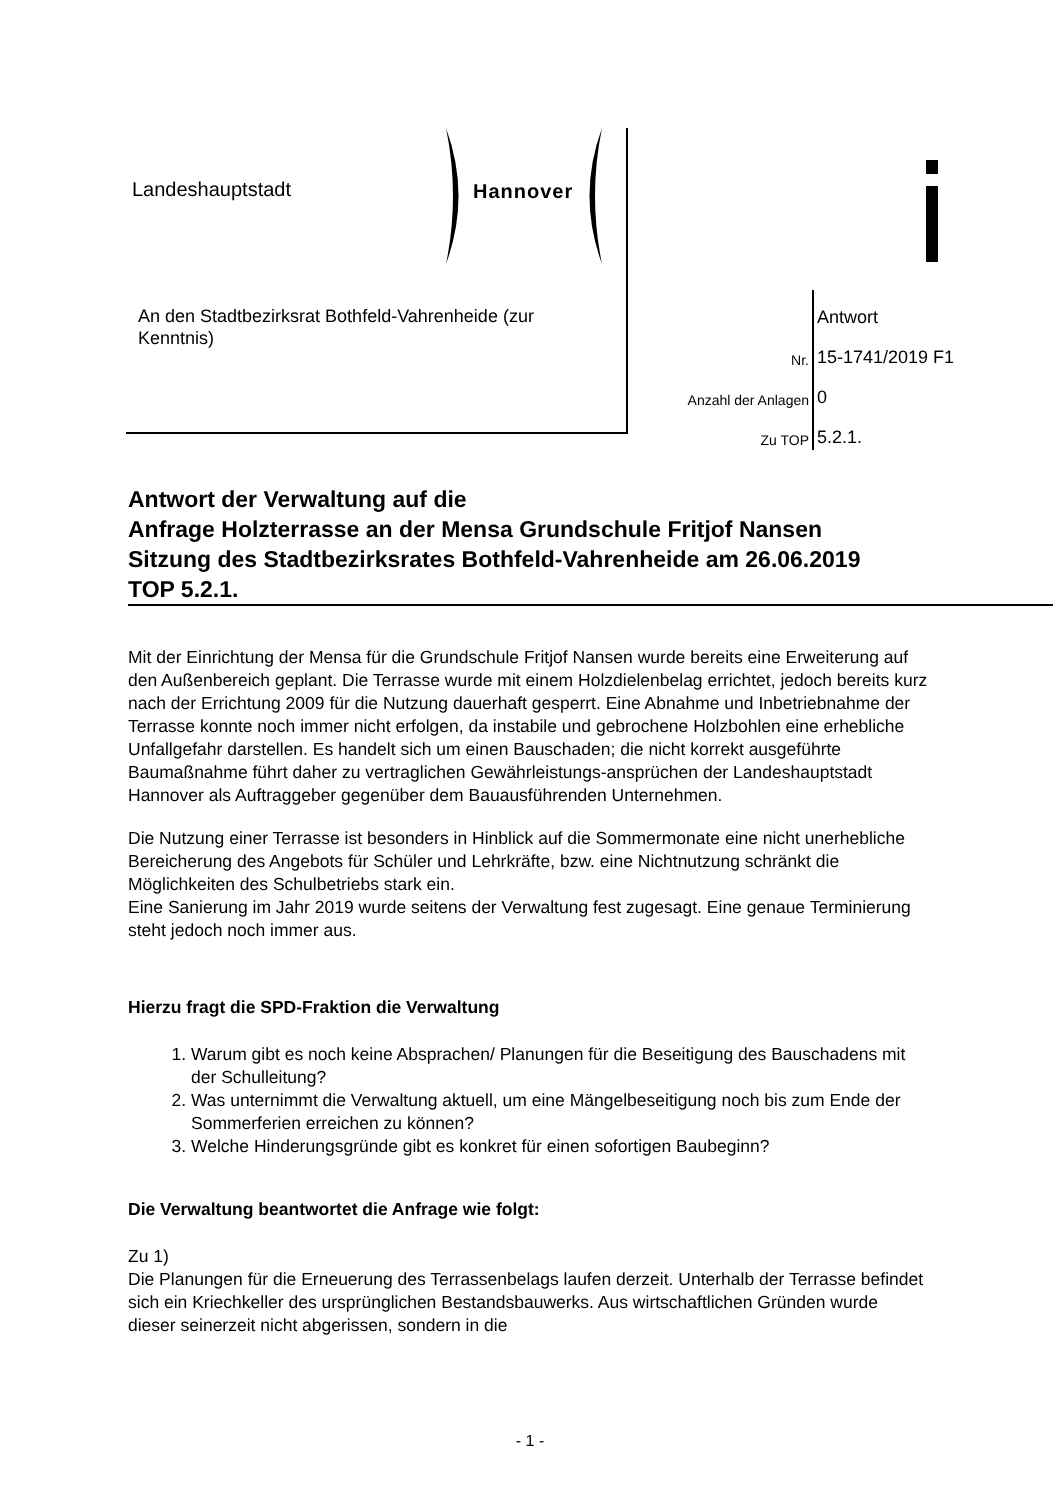Landeshauptstadt
Hannover
An den Stadtbezirksrat Bothfeld-Vahrenheide (zur Kenntnis)
| | Antwort |
| Nr. | 15-1741/2019 F1 |
| Anzahl der Anlagen | 0 |
| Zu TOP | 5.2.1. |
Antwort der Verwaltung auf die
Anfrage Holzterrasse an der Mensa Grundschule Fritjof Nansen
Sitzung des Stadtbezirksrates Bothfeld-Vahrenheide am 26.06.2019
TOP 5.2.1.
Mit der Einrichtung der Mensa für die Grundschule Fritjof Nansen wurde bereits eine Erweiterung auf den Außenbereich geplant. Die Terrasse wurde mit einem Holzdielenbelag errichtet, jedoch bereits kurz nach der Errichtung 2009 für die Nutzung dauerhaft gesperrt. Eine Abnahme und Inbetriebnahme der Terrasse konnte noch immer nicht erfolgen, da instabile und gebrochene Holzbohlen eine erhebliche Unfallgefahr darstellen. Es handelt sich um einen Bauschaden; die nicht korrekt ausgeführte Baumaßnahme führt daher zu vertraglichen Gewährleistungs-ansprüchen der Landeshauptstadt Hannover als Auftraggeber gegenüber dem Bauausführenden Unternehmen.
Die Nutzung einer Terrasse ist besonders in Hinblick auf die Sommermonate eine nicht unerhebliche Bereicherung des Angebots für Schüler und Lehrkräfte, bzw. eine Nichtnutzung schränkt die Möglichkeiten des Schulbetriebs stark ein.
Eine Sanierung im Jahr 2019 wurde seitens der Verwaltung fest zugesagt. Eine genaue Terminierung steht jedoch noch immer aus.
Hierzu fragt die SPD-Fraktion die Verwaltung
1. Warum gibt es noch keine Absprachen/ Planungen für die Beseitigung des Bauschadens mit der Schulleitung?
2. Was unternimmt die Verwaltung aktuell, um eine Mängelbeseitigung noch bis zum Ende der Sommerferien erreichen zu können?
3. Welche Hinderungsgründe gibt es konkret für einen sofortigen Baubeginn?
Die Verwaltung beantwortet die Anfrage wie folgt:
Zu 1)
Die Planungen für die Erneuerung des Terrassenbelags laufen derzeit. Unterhalb der Terrasse befindet sich ein Kriechkeller des ursprünglichen Bestandsbauwerks. Aus wirtschaftlichen Gründen wurde dieser seinerzeit nicht abgerissen, sondern in die
- 1 -